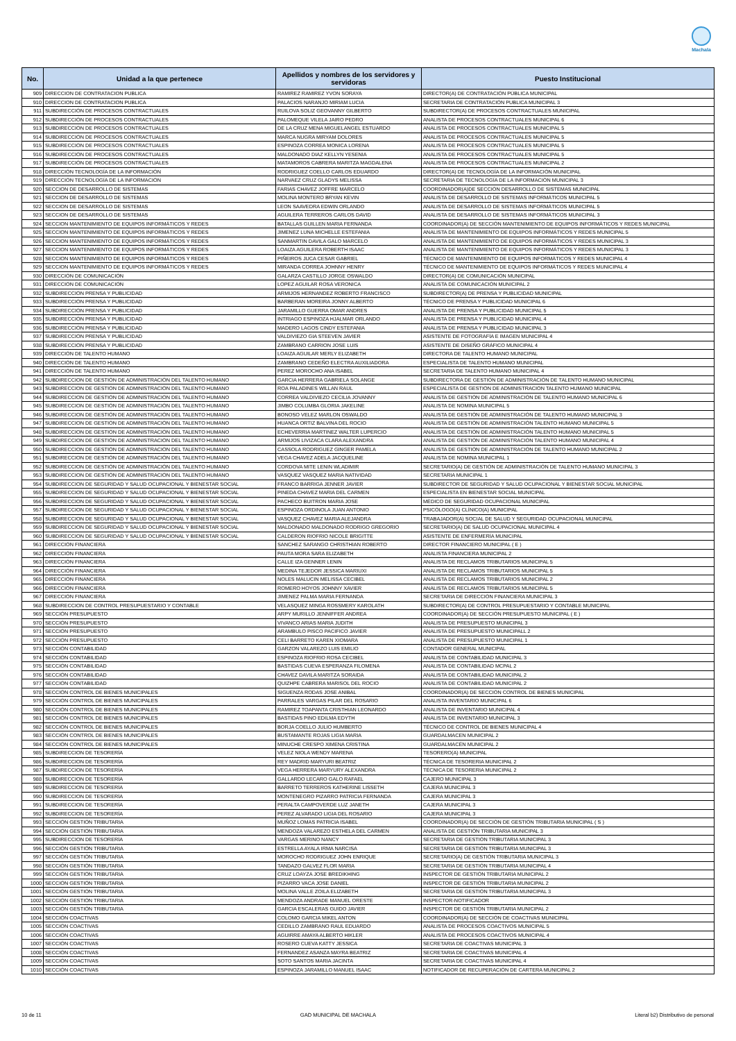Machala
| No. | Unidad a la que pertenece | Apellidos y nombres de los servidores y servidoras | Puesto Institucional |
| --- | --- | --- | --- |
| 909 | DIRECCION DE CONTRATACION PUBLICA | RAMIREZ RAMIREZ YVON SORAYA | DIRECTOR(A) DE CONTRATACIÓN PÚBLICA MUNICIPAL |
| 910 | DIRECCION DE CONTRATACION PUBLICA | PALACIOS NARANJO MIRIAM LUCIA | SECRETARIA DE CONTRATACIÓN PUBLICA MUNICIPAL 3 |
| 911 | SUBDIRECCIÓN DE PROCESOS CONTRACTUALES | RUILOVA SOLIZ GEOVANNY GILBERTO | SUBDIRECTOR(A) DE PROCESOS CONTRACTUALES MUNICIPAL |
| 912 | SUBDIRECCIÓN DE PROCESOS CONTRACTUALES | PALOMEQUE VILELA JAIRO PEDRO | ANALISTA DE PROCESOS CONTRACTUALES MUNICIPAL 6 |
| 913 | SUBDIRECCIÓN DE PROCESOS CONTRACTUALES | DE LA CRUZ MENA MIGUELANGEL ESTUARDO | ANALISTA DE PROCESOS CONTRACTUALES MUNICIPAL 5 |
| 914 | SUBDIRECCIÓN DE PROCESOS CONTRACTUALES | MARCA NUGRA MIRYAM DOLORES | ANALISTA DE PROCESOS CONTRACTUALES MUNICIPAL 5 |
| 915 | SUBDIRECCIÓN DE PROCESOS CONTRACTUALES | ESPINOZA CORREA MONICA LORENA | ANALISTA DE PROCESOS CONTRACTUALES MUNICIPAL 5 |
| 916 | SUBDIRECCIÓN DE PROCESOS CONTRACTUALES | MALDONADO DIAZ KELLYN YESENIA | ANALISTA DE PROCESOS CONTRACTUALES MUNICIPAL 5 |
| 917 | SUBDIRECCIÓN DE PROCESOS CONTRACTUALES | MATAMOROS CABRERA MARITZA MAGDALENA | ANALISTA DE PROCESOS CONTRACTUALES MUNICIPAL 2 |
| 918 | DIRECCIÓN TECNOLOGÍA DE LA INFORMACIÓN | RODRIGUEZ COELLO CARLOS EDUARDO | DIRECTOR(A) DE TECNOLOGÍA DE LA INFORMACIÓN MUNICIPAL |
| 919 | DIRECCIÓN TECNOLOGÍA DE LA INFORMACIÓN | NARVAEZ CRUZ GLADYS MELISSA | SECRETARIA DE TECNOLOGÍA DE LA INFORMACIÓN MUNICIPAL 3 |
| 920 | SECCION DE DESARROLLO DE SISTEMAS | FARIAS CHAVEZ JOFFRE MARCELO | COORDINADOR(A)DE SECCIÓN DESARROLLO DE SISTEMAS MUNICIPAL |
| 921 | SECCION DE DESARROLLO DE SISTEMAS | MOLINA MONTERO BRYAN KEVIN | ANALISTA DE DESARROLLO DE SISTEMAS INFORMÁTICOS MUNICIPAL 5 |
| 922 | SECCION DE DESARROLLO DE SISTEMAS | LEON SAAVEDRA EDWIN ORLANDO | ANALISTA DE DESARROLLO DE SISTEMAS INFORMÁTICOS MUNICIPAL 5 |
| 923 | SECCION DE DESARROLLO DE SISTEMAS | AGUILERA TERREROS CARLOS DAVID | ANALISTA DE DESARROLLO DE SISTEMAS INFORMÁTICOS MUNICIPAL 3 |
| 924 | SECCION MANTENIMIENTO DE EQUIPOS INFORMÁTICOS Y REDES | BATALLAS GUILLEN MARIA FERNANDA | COORDINADOR(A) DE SECCIÓN MANTENIMIENTO DE EQUIPOS INFORMÁTICOS Y REDES MUNICIPAL |
| 925 | SECCION MANTENIMIENTO DE EQUIPOS INFORMÁTICOS Y REDES | JIMENEZ LUNA MICHELLE ESTEFANIA | ANALISTA DE MANTENIMIENTO DE EQUIPOS INFORMÁTICOS Y REDES MUNICIPAL 5 |
| 926 | SECCION MANTENIMIENTO DE EQUIPOS INFORMÁTICOS Y REDES | SANMARTIN DAVILA GALO MARCELO | ANALISTA DE MANTENIMIENTO DE EQUIPOS INFORMÁTICOS Y REDES MUNICIPAL 3 |
| 927 | SECCION MANTENIMIENTO DE EQUIPOS INFORMÁTICOS Y REDES | LOAIZA AGUILERA ROBERTH ISAAC | ANALISTA DE MANTENIMIENTO DE EQUIPOS INFORMÁTICOS Y REDES MUNICIPAL 3 |
| 928 | SECCION MANTENIMIENTO DE EQUIPOS INFORMÁTICOS Y REDES | PIÑEIROS JUCA CESAR GABRIEL | TÉCNICO DE MANTENIMIENTO DE EQUIPOS INFORMÁTICOS Y REDES MUNICIPAL 4 |
| 929 | SECCION MANTENIMIENTO DE EQUIPOS INFORMÁTICOS Y REDES | MIRANDA CORREA JOHNNY HENRY | TÉCNICO DE MANTENIMIENTO DE EQUIPOS INFORMÁTICOS Y REDES MUNICIPAL 4 |
| 930 | DIRECCIÓN DE COMUNICACIÓN | GALARZA CASTILLO JORGE OSWALDO | DIRECTOR(A) DE COMUNICACIÓN MUNICIPAL |
| 931 | DIRECCIÓN DE COMUNICACIÓN | LOPEZ AGUILAR ROSA VERONICA | ANALISTA DE COMUNICACIÓN MUNICIPAL 2 |
| 932 | SUBDIRECCIÓN PRENSA Y PUBLICIDAD | ARMIJOS HERNANDEZ ROBERTO FRANCISCO | SUBDIRECTOR(A) DE PRENSA Y PUBLICIDAD MUNICIPAL |
| 933 | SUBDIRECCIÓN PRENSA Y PUBLICIDAD | BARBERAN MOREIRA JONNY ALBERTO | TÉCNICO DE PRENSA Y PUBLICIDAD MUNICIPAL 6 |
| 934 | SUBDIRECCIÓN PRENSA Y PUBLICIDAD | JARAMILLO GUERRA OMAR ANDRES | ANALISTA DE PRENSA Y PUBLICIDAD MUNICIPAL 5 |
| 935 | SUBDIRECCIÓN PRENSA Y PUBLICIDAD | INTRIAGO ESPINOZA HJALMAR ORLANDO | ANALISTA DE PRENSA Y PUBLICIDAD MUNICIPAL 4 |
| 936 | SUBDIRECCIÓN PRENSA Y PUBLICIDAD | MADERO LAGOS CINDY ESTEFANIA | ANALISTA DE PRENSA Y PUBLICIDAD MUNICIPAL 3 |
| 937 | SUBDIRECCIÓN PRENSA Y PUBLICIDAD | VALDIVIEZO GIA STEEVEN JAVIER | ASISTENTE DE FOTOGRAFÍA E IMAGEN MUNICIPAL 4 |
| 938 | SUBDIRECCIÓN PRENSA Y PUBLICIDAD | ZAMBRANO CARRION JOSE LUIS | ASISTENTE DE DISEÑO GRÁFICO MUNICIPAL 4 |
| 939 | DIRECCIÓN DE TALENTO HUMANO | LOAIZA AGUILAR MERLY ELIZABETH | DIRECTORA DE TALENTO HUMANO MUNICIPAL |
| 940 | DIRECCIÓN DE TALENTO HUMANO | ZAMBRANO CEDEÑO ELECTRA AUXILIADORA | ESPECIALISTA DE TALENTO HUMANO MUNICIPAL |
| 941 | DIRECCIÓN DE TALENTO HUMANO | PEREZ MOROCHO ANA ISABEL | SECRETARIA DE TALENTO HUMANO MUNICIPAL 4 |
| 942 | SUBDIRECCION DE GESTIÓN DE ADMINISTRACIÓN DEL TALENTO HUMANO | GARCIA HERRERA GABRIELA SOLANGE | SUBDIRECTORA DE GESTIÓN DE ADMINISTRACIÓN DE TALENTO HUMANO MUNICIPAL |
| 943 | SUBDIRECCION DE GESTIÓN DE ADMINISTRACIÓN DEL TALENTO HUMANO | ROA PALADINES WILLAN RAUL | ESPECIALISTA DE GESTIÓN DE ADMINISTRACIÓN TALENTO HUMANO MUNICIPAL |
| 944 | SUBDIRECCION DE GESTIÓN DE ADMINISTRACIÓN DEL TALENTO HUMANO | CORREA VALDIVIEZO CECILIA JOVANNY | ANALISTA DE GESTIÓN DE ADMINISTRACIÓN DE TALENTO HUMANO MUNICIPAL 6 |
| 945 | SUBDIRECCION DE GESTIÓN DE ADMINISTRACIÓN DEL TALENTO HUMANO | JIMBO COLUMBA GLORIA JAKELINE | ANALISTA DE NOMINA MUNICIPAL 5 |
| 946 | SUBDIRECCION DE GESTIÓN DE ADMINISTRACIÓN DEL TALENTO HUMANO | BONOSO VELEZ MARLON OSWALDO | ANALISTA DE GESTIÓN DE ADMINISTRACIÓN DE TALENTO HUMANO MUNICIPAL 3 |
| 947 | SUBDIRECCION DE GESTIÓN DE ADMINISTRACIÓN DEL TALENTO HUMANO | HUANCA ORTIZ BALVINA DEL ROCIO | ANALISTA DE GESTIÓN DE ADMINISTRACIÓN TALENTO HUMANO MUNICIPAL 5 |
| 948 | SUBDIRECCION DE GESTIÓN DE ADMINISTRACIÓN DEL TALENTO HUMANO | ECHEVERRIA MARTINEZ WALTER LUPERCIO | ANALISTA DE GESTIÓN DE ADMINISTRACIÓN TALENTO HUMANO MUNICIPAL 5 |
| 949 | SUBDIRECCION DE GESTIÓN DE ADMINISTRACIÓN DEL TALENTO HUMANO | ARMIJOS LIVIZACA CLARA ALEXANDRA | ANALISTA DE GESTIÓN DE ADMINISTRACIÓN TALENTO HUMANO MUNICIPAL 4 |
| 950 | SUBDIRECCION DE GESTIÓN DE ADMINISTRACIÓN DEL TALENTO HUMANO | CASSOLA RODRIGUEZ GINGER PAMELA | ANALISTA DE GESTIÓN DE ADMINISTRACIÓN DE TALENTO HUMANO MUNICIPAL 2 |
| 951 | SUBDIRECCION DE GESTIÓN DE ADMINISTRACIÓN DEL TALENTO HUMANO | VEGA CHAVEZ ADELA JACQUELINE | ANALISTA DE NOMINA MUNICIPAL 1 |
| 952 | SUBDIRECCION DE GESTIÓN DE ADMINISTRACIÓN DEL TALENTO HUMANO | CORDOVA MITE LENIN WLADIMIR | SECRETARIO(A) DE GESTIÓN DE ADMINISTRACIÓN DE TALENTO HUMANO MUNICIPAL 3 |
| 953 | SUBDIRECCION DE GESTIÓN DE ADMINISTRACIÓN DEL TALENTO HUMANO | VASQUEZ VASQUEZ MARIA NATIVIDAD | SECRETARIA MUNICIPAL 1 |
| 954 | SUBDIRECCION DE SEGURIDAD Y SALUD OCUPACIONAL Y BIENESTAR SOCIAL | FRANCO BARRIGA JENNER JAVIER | SUBDIRECTOR DE SEGURIDAD Y SALUD OCUPACIONAL Y BIENESTAR SOCIAL MUNICIPAL |
| 955 | SUBDIRECCION DE SEGURIDAD Y SALUD OCUPACIONAL Y BIENESTAR SOCIAL | PINEDA CHAVEZ MARIA DEL CARMEN | ESPECIALISTA EN BIENESTAR SOCIAL MUNICIPAL |
| 956 | SUBDIRECCION DE SEGURIDAD Y SALUD OCUPACIONAL Y BIENESTAR SOCIAL | PACHECO BUITRON MARIA JOSE | MÉDICO DE SEGURIDAD OCUPACIONAL MUNICIPAL |
| 957 | SUBDIRECCION DE SEGURIDAD Y SALUD OCUPACIONAL Y BIENESTAR SOCIAL | ESPINOZA ORDINOLA JUAN ANTONIO | PSICÓLOGO(A) CLÍNICO(A) MUNICIPAL |
| 958 | SUBDIRECCION DE SEGURIDAD Y SALUD OCUPACIONAL Y BIENESTAR SOCIAL | VASQUEZ CHAVEZ MARIA ALEJANDRA | TRABAJADOR(A) SOCIAL DE SALUD Y SEGURIDAD OCUPACIONAL MUNICIPAL |
| 959 | SUBDIRECCION DE SEGURIDAD Y SALUD OCUPACIONAL Y BIENESTAR SOCIAL | MALDONADO MALDONADO RODRIGO GREGORIO | SECRETARIO(A) DE SALUD OCUPACIONAL MUNICIPAL 4 |
| 960 | SUBDIRECCION DE SEGURIDAD Y SALUD OCUPACIONAL Y BIENESTAR SOCIAL | CALDERON RIOFRIO NICOLE BRIGITTE | ASISTENTE DE ENFERMERÍA MUNICIPAL |
| 961 | DIRECCIÓN FINANCIERA | SANCHEZ SARANGO CHRISTHIAN ROBERTO | DIRECTOR FINANCIERO MUNICIPAL ( E ) |
| 962 | DIRECCIÓN FINANCIERA | PAUTA MORA SARA ELIZABETH | ANALISTA FINANCIERA MUNICIPAL 2 |
| 963 | DIRECCIÓN FINANCIERA | CALLE IZA GENNER LENIN | ANALISTA DE RECLAMOS TRIBUTARIOS MUNICIPAL 5 |
| 964 | DIRECCIÓN FINANCIERA | MEDINA TEJEDOR JESSICA MARIUXI | ANALISTA DE RECLAMOS TRIBUTARIOS MUNICIPAL 5 |
| 965 | DIRECCIÓN FINANCIERA | NOLES MALUCIN MELISSA CECIBEL | ANALISTA DE RECLAMOS TRIBUTARIOS MUNICIPAL 2 |
| 966 | DIRECCIÓN FINANCIERA | ROMERO HOYOS JOHNNY XAVIER | ANALISTA DE RECLAMOS TRIBUTARIOS MUNICIPAL 5 |
| 967 | DIRECCIÓN FINANCIERA | JIMENEZ PALMA MARIA FERNANDA | SECRETARIA DE DIRECCIÓN FINANCIERA MUNICIPAL 3 |
| 968 | SUBDIRECCION DE CONTROL PRESUPUESTARIO Y CONTABLE | VELASQUEZ MINGA ROSSMERY KAROLATH | SUBDIRECTOR(A) DE CONTROL PRESUPUESTARIO Y CONTABLE MUNICIPAL |
| 969 | SECCIÓN PRESUPUESTO | ARPY MURILLO JENNIFFER ANDREA | COORDINADOR(A) DE SECCIÓN PRESUPUESTO MUNICIPAL ( E ) |
| 970 | SECCIÓN PRESUPUESTO | VIVANCO ARIAS MARIA JUDITH | ANALISTA DE PRESUPUESTO MUNICIPAL 3 |
| 971 | SECCIÓN PRESUPUESTO | ARAMBULO PISCO PACIFICO JAVIER | ANALISTA DE PRESUPUESTO MUNICIPALL 2 |
| 972 | SECCIÓN PRESUPUESTO | CELI BARRETO KAREN XIOMARA | ANALISTA DE PRESUPUESTO MUNICIPAL 1 |
| 973 | SECCIÓN CONTABILIDAD | GARZON VALAREZO LUIS EMILIO | CONTADOR GENERAL MUNICIPAL |
| 974 | SECCIÓN CONTABILIDAD | ESPINOZA RIOFRIO ROSA CECIBEL | ANALISTA DE CONTABILIDAD MUNICIPAL 3 |
| 975 | SECCIÓN CONTABILIDAD | BASTIDAS CUEVA ESPERANZA FILOMENA | ANALISTA DE CONTABILIDAD MCPAL 2 |
| 976 | SECCIÓN CONTABILIDAD | CHAVEZ DAVILA MARITZA SORAIDA | ANALISTA DE CONTABILIDAD MUNICIPAL 2 |
| 977 | SECCIÓN CONTABILIDAD | QUIZHPE CABRERA MARISOL DEL ROCIO | ANALISTA DE CONTABILIDAD MUNICIPAL 2 |
| 978 | SECCIÓN CONTROL DE BIENES MUNICIPALES | SIGUENZA RODAS JOSE ANIBAL | COORDINADOR(A) DE SECCIÓN CONTROL DE BIENES MUNICIPAL |
| 979 | SECCIÓN CONTROL DE BIENES MUNICIPALES | PARRALES VARGAS PILAR DEL ROSARIO | ANALISTA INVENTARIO MUNICIPAL 6 |
| 980 | SECCIÓN CONTROL DE BIENES MUNICIPALES | RAMIREZ TOAPANTA CRISTHIAN LEONARDO | ANALISTA DE INVENTARIO MUNICIPAL 4 |
| 981 | SECCIÓN CONTROL DE BIENES MUNICIPALES | BASTIDAS PINO EDILMA EDYTH | ANALISTA DE INVENTARIO MUNICIPAL 3 |
| 982 | SECCIÓN CONTROL DE BIENES MUNICIPALES | BORJA COELLO JULIO HUMBERTO | TÉCNICO DE CONTROL DE BIENES MUNICIPAL 4 |
| 983 | SECCIÓN CONTROL DE BIENES MUNICIPALES | BUSTAMANTE ROJAS LIGIA MARIA | GUARDALMACEN MUNICIPAL 2 |
| 984 | SECCIÓN CONTROL DE BIENES MUNICIPALES | MINUCHE CRESPO XIMENA CRISTINA | GUARDALMACÉN MUNICIPAL 2 |
| 985 | SUBDIRECCION DE TESORERÍA | VELEZ NIOLA WENDY MARENA | TESORERO(A) MUNICIPAL |
| 986 | SUBDIRECCION DE TESORERÍA | REY MADRID MARYURI BEATRIZ | TÉCNICA DE TESORERIA MUNICIPAL 2 |
| 987 | SUBDIRECCION DE TESORERÍA | VEGA HERRERA MARYURY ALEXANDRA | TÉCNICA DE TESORERIA MUNICIPAL 2 |
| 988 | SUBDIRECCION DE TESORERÍA | GALLARDO LECARO GALO RAFAEL | CAJERO MUNICIPAL 3 |
| 989 | SUBDIRECCION DE TESORERÍA | BARRETO TERREROS KATHERINE LISSETH | CAJERA MUNICIPAL 3 |
| 990 | SUBDIRECCION DE TESORERÍA | MONTENEGRO PIZARRO PATRICIA FERNANDA | CAJERA MUNICIPAL 3 |
| 991 | SUBDIRECCION DE TESORERÍA | PERALTA CAMPOVERDE LUZ JANETH | CAJERA MUNICIPAL 3 |
| 992 | SUBDIRECCION DE TESORERÍA | PEREZ ALVARADO LIGIA DEL ROSARIO | CAJERA MUNICIPAL 3 |
| 993 | SECCIÓN GESTIÓN TRIBUTARIA | MUÑOZ LOMAS PATRICIA ISABEL | COORDINADOR(A) DE SECCIÓN DE GESTIÓN TRIBUTARIA MUNICIPAL ( S ) |
| 994 | SECCIÓN GESTIÓN TRIBUTARIA | MENDOZA VALAREZO ESTHELA DEL CARMEN | ANALISTA DE GESTIÓN TRIBUTARIA MUNICIPAL 3 |
| 995 | SUBDIRECCION DE TESORERÍA | VARGAS MERINO NANCY | SECRETARIA DE GESTIÓN TRIBUTARIA MUNICIPAL 3 |
| 996 | SECCIÓN GESTIÓN TRIBUTARIA | ESTRELLA AYALA IRMA NARCISA | SECRETARIA DE GESTIÓN TRIBUTARIA MUNICIPAL 3 |
| 997 | SECCIÓN GESTIÓN TRIBUTARIA | MOROCHO RODRIGUEZ JOHN ENRIQUE | SECRETARIO(A) DE GESTIÓN TRIBUTARIA MUNICIPAL 3 |
| 998 | SECCIÓN GESTIÓN TRIBUTARIA | TANDAZO GALVEZ FLOR MARIA | SECRETARIA DE GESTIÓN TRIBUTARIA MUNICIPAL 4 |
| 999 | SECCIÓN GESTIÓN TRIBUTARIA | CRUZ LOAYZA JOSE BREDIKHING | INSPECTOR DE GESTIÓN TRIBUTARIA MUNICIPAL 2 |
| 1000 | SECCIÓN GESTIÓN TRIBUTARIA | PIZARRO VACA JOSE DANIEL | INSPECTOR DE GESTIÓN TRIBUTARIA MUNICIPAL 2 |
| 1001 | SECCIÓN GESTIÓN TRIBUTARIA | MOLINA VALLE ZOILA ELIZABETH | SECRETARIA DE GESTIÓN TRIBUTARIA MUNICIPAL 3 |
| 1002 | SECCIÓN GESTIÓN TRIBUTARIA | MENDOZA ANDRADE MANUEL ORESTE | INSPECTOR-NOTIFICADOR |
| 1003 | SECCIÓN GESTIÓN TRIBUTARIA | GARCIA ESCALERAS GUIDO JAVIER | INSPECTOR DE GESTIÓN TRIBUTARIA MUNICIPAL 2 |
| 1004 | SECCIÓN COACTIVAS | COLOMO GARCIA MIKEL ANTON | COORDINADOR(A) DE SECCIÓN DE COACTIVAS MUNICIPAL |
| 1005 | SECCIÓN COACTIVAS | CEDILLO ZAMBRANO RAUL EDUARDO | ANALISTA DE PROCESOS COACTIVOS MUNICIPAL 5 |
| 1006 | SECCIÓN COACTIVAS | AGUIRRE AMAYA ALBERTO HIKLER | ANALISTA DE PROCESOS COACTIVOS MUNICIPAL 4 |
| 1007 | SECCIÓN COACTIVAS | ROSERO CUEVA KATTY JESSICA | SECRETARIA DE COACTIVAS MUNICIPAL 3 |
| 1008 | SECCIÓN COACTIVAS | FERNANDEZ ASANZA MAYRA BEATRIZ | SECRETARIA DE COACTIVAS MUNICIPAL 4 |
| 1009 | SECCIÓN COACTIVAS | SOTO SANTOS MARIA JACINTA | SECRETARIA DE COACTIVAS MUNICIPAL 4 |
| 1010 | SECCIÓN COACTIVAS | ESPINOZA JARAMILLO MANUEL ISAAC | NOTIFICADOR DE RECUPERACIÓN DE CARTERA MUNICIPAL 2 |
10 de 11 GAD MUNICIPAL DE MACHALA Literal b2) Distributivo de personal